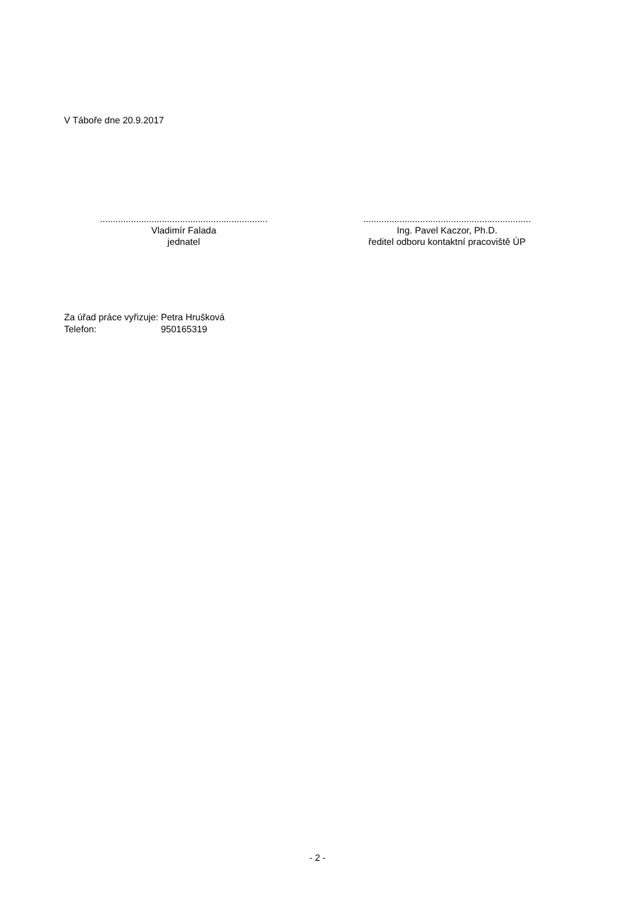V Táboře dne 20.9.2017
.................................................................
Vladimír Falada
jednatel
.................................................................
Ing. Pavel Kaczor, Ph.D.
ředitel odboru kontaktní pracoviště ÚP
| Za úřad práce vyřizuje: | Petra Hrušková |
| Telefon: | 950165319 |
- 2 -